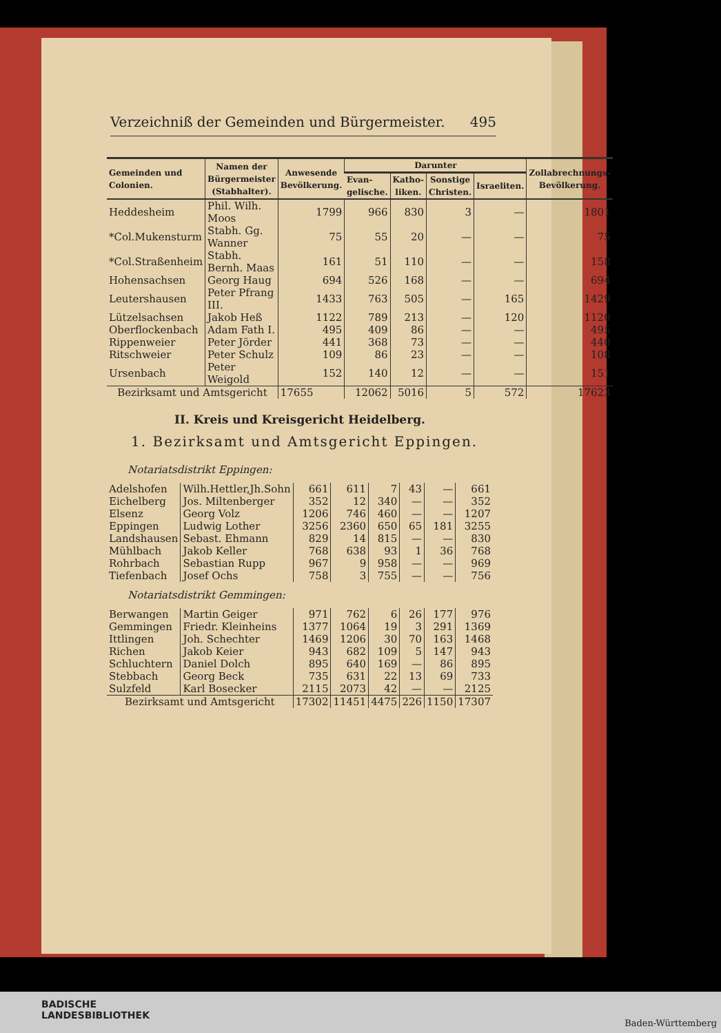Verzeichniß der Gemeinden und Bürgermeister. 495
| Gemeinden und Colonien. | Namen der Bürgermeister (Stabhalter). | Anwesende Bevölkerung. | Darunter | | | | Zollabrechnungs-Bevölkerung. |
| --- | --- | --- | --- | --- | --- | --- | --- |
| | | | Evan-gelische. | Katho-liken. | Sonstige Christen. | Israeliten. | |
| Heddesheim | Phil. Wilh. Moos | 1799 | 966 | 830 | 3 | — | 1801 |
| *Col.Mukensturm | Stabh. Gg. Wanner | 75 | 55 | 20 | — | — | 75 |
| *Col.Straßenheim | Stabh. Bernh. Maas | 161 | 51 | 110 | — | — | 158 |
| Hohensachsen | Georg Haug | 694 | 526 | 168 | — | — | 694 |
| Leutershausen | Peter Pfrang III. | 1433 | 763 | 505 | — | 165 | 1429 |
| Lützelsachsen | Jakob Heß | 1122 | 789 | 213 | — | 120 | 1120 |
| Oberflockenbach | Adam Fath I. | 495 | 409 | 86 | — | — | 495 |
| Rippenweier | Peter Jörder | 441 | 368 | 73 | — | — | 440 |
| Ritschweier | Peter Schulz | 109 | 86 | 23 | — | — | 108 |
| Ursenbach | Peter Weigold | 152 | 140 | 12 | — | — | 151 |
| Bezirksamt und Amtsgericht | | 17655 | 12062 | 5016 | 5 | 572 | 17623 |
II. Kreis und Kreisgericht Heidelberg.
1. Bezirksamt und Amtsgericht Eppingen.
| Notariatsdistrikt Eppingen: | | | | | | | |
| Adelshofen | Wilh.Hettler,Jh.Sohn | 661 | 611 | 7 | 43 | — | 661 |
| Eichelberg | Jos. Miltenberger | 352 | 12 | 340 | — | — | 352 |
| Elsenz | Georg Volz | 1206 | 746 | 460 | — | — | 1207 |
| Eppingen | Ludwig Lother | 3256 | 2360 | 650 | 65 | 181 | 3255 |
| Landshausen | Sebast. Ehmann | 829 | 14 | 815 | — | — | 830 |
| Mühlbach | Jakob Keller | 768 | 638 | 93 | 1 | 36 | 768 |
| Rohrbach | Sebastian Rupp | 967 | 9 | 958 | — | — | 969 |
| Tiefenbach | Josef Ochs | 758 | 3 | 755 | — | — | 756 |
| Notariatsdistrikt Gemmingen: | | | | | | | |
| Berwangen | Martin Geiger | 971 | 762 | 6 | 26 | 177 | 976 |
| Gemmingen | Friedr. Kleinheins | 1377 | 1064 | 19 | 3 | 291 | 1369 |
| Ittlingen | Joh. Schechter | 1469 | 1206 | 30 | 70 | 163 | 1468 |
| Richen | Jakob Keier | 943 | 682 | 109 | 5 | 147 | 943 |
| Schluchtern | Daniel Dolch | 895 | 640 | 169 | — | 86 | 895 |
| Stebbach | Georg Beck | 735 | 631 | 22 | 13 | 69 | 733 |
| Sulzfeld | Karl Bosecker | 2115 | 2073 | 42 | — | — | 2125 |
| Bezirksamt und Amtsgericht | | 17302 | 11451 | 4475 | 226 | 1150 | 17307 |
BADISCHE
LANDESBIBLIOTHEK
Baden-Württemberg